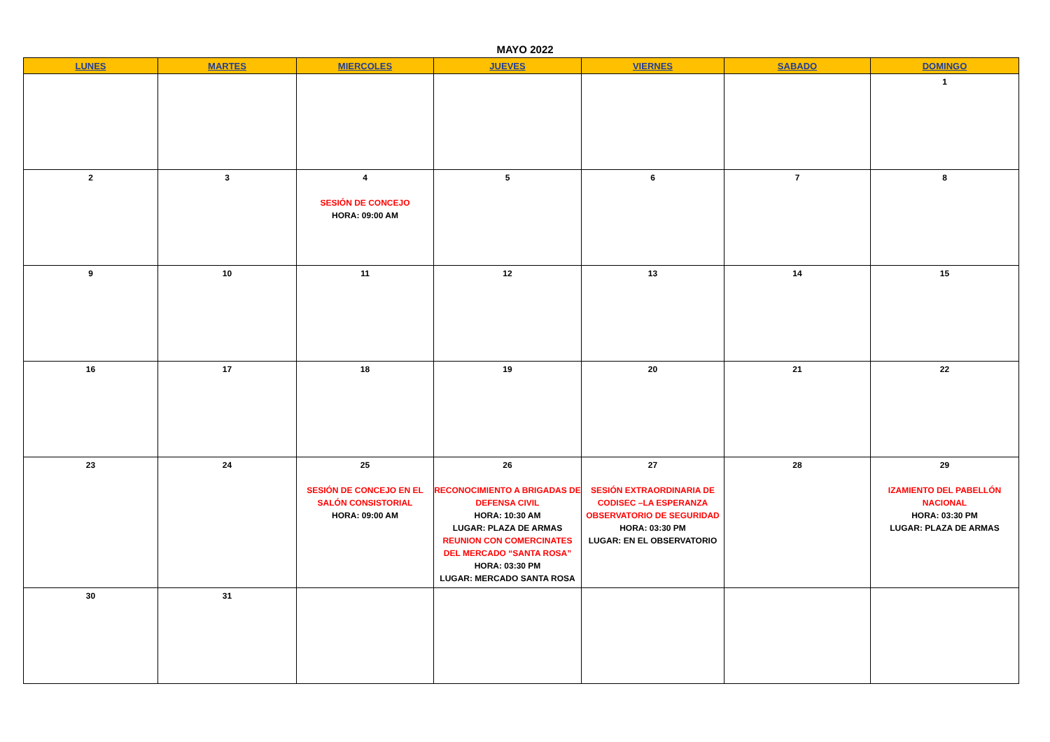MAYO 2022
| LUNES | MARTES | MIERCOLES | JUEVES | VIERNES | SABADO | DOMINGO |
| --- | --- | --- | --- | --- | --- | --- |
| | | | | | | 1 |
| 2 | 3 | 4 SESIÓN DE CONCEJO HORA: 09:00 AM | 5 | 6 | 7 | 8 |
| 9 | 10 | 11 | 12 | 13 | 14 | 15 |
| 16 | 17 | 18 | 19 | 20 | 21 | 22 |
| 23 | 24 | 25 SESIÓN DE CONCEJO EN EL SALÓN CONSISTORIAL HORA: 09:00 AM | 26 RECONOCIMIENTO A BRIGADAS DE DEFENSA CIVIL HORA: 10:30 AM LUGAR: PLAZA DE ARMAS REUNION CON COMERCINATES DEL MERCADO “SANTA ROSA” HORA: 03:30 PM LUGAR: MERCADO SANTA ROSA | 27 SESIÓN EXTRAORDINARIA DE CODISEC –LA ESPERANZA OBSERVATORIO DE SEGURIDAD HORA: 03:30 PM LUGAR: EN EL OBSERVATORIO | 28 | 29 IZAMIENTO DEL PABELLÓN NACIONAL HORA: 03:30 PM LUGAR: PLAZA DE ARMAS |
| 30 | 31 | | | | | |